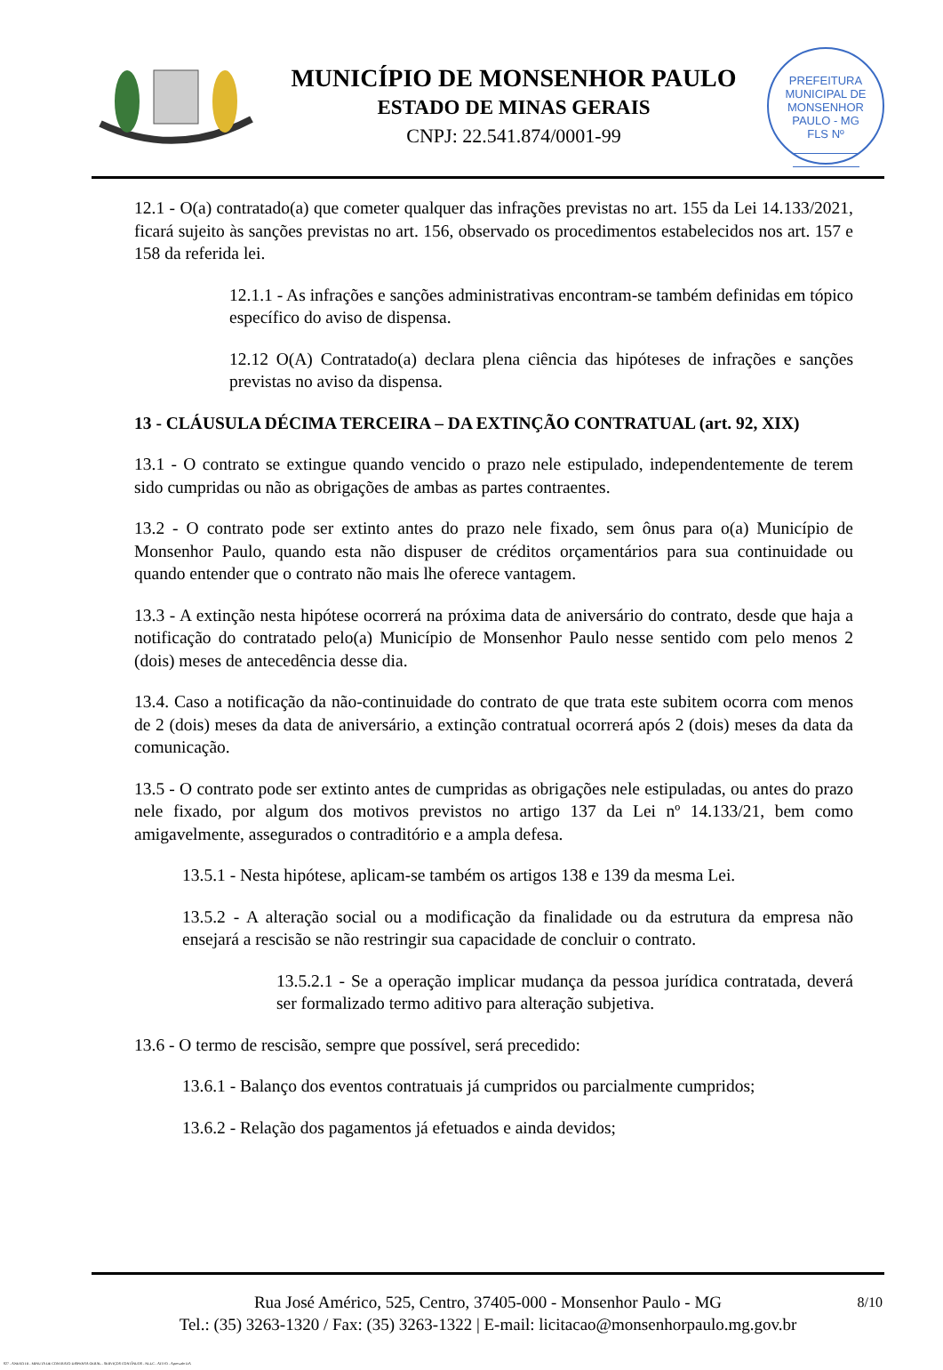MUNICÍPIO DE MONSENHOR PAULO
ESTADO DE MINAS GERAIS
CNPJ: 22.541.874/0001-99
PREFEITURA MUNICIPAL DE MONSENHOR PAULO - MG
FLS Nº
12.1 - O(a) contratado(a) que cometer qualquer das infrações previstas no art. 155 da Lei 14.133/2021, ficará sujeito às sanções previstas no art. 156, observado os procedimentos estabelecidos nos art. 157 e 158 da referida lei.
12.1.1 - As infrações e sanções administrativas encontram-se também definidas em tópico específico do aviso de dispensa.
12.12 O(A) Contratado(a) declara plena ciência das hipóteses de infrações e sanções previstas no aviso da dispensa.
13 - CLÁUSULA DÉCIMA TERCEIRA – DA EXTINÇÃO CONTRATUAL (art. 92, XIX)
13.1 - O contrato se extingue quando vencido o prazo nele estipulado, independentemente de terem sido cumpridas ou não as obrigações de ambas as partes contraentes.
13.2 - O contrato pode ser extinto antes do prazo nele fixado, sem ônus para o(a) Município de Monsenhor Paulo, quando esta não dispuser de créditos orçamentários para sua continuidade ou quando entender que o contrato não mais lhe oferece vantagem.
13.3 - A extinção nesta hipótese ocorrerá na próxima data de aniversário do contrato, desde que haja a notificação do contratado pelo(a) Município de Monsenhor Paulo nesse sentido com pelo menos 2 (dois) meses de antecedência desse dia.
13.4. Caso a notificação da não-continuidade do contrato de que trata este subitem ocorra com menos de 2 (dois) meses da data de aniversário, a extinção contratual ocorrerá após 2 (dois) meses da data da comunicação.
13.5 - O contrato pode ser extinto antes de cumpridas as obrigações nele estipuladas, ou antes do prazo nele fixado, por algum dos motivos previstos no artigo 137 da Lei nº 14.133/21, bem como amigavelmente, assegurados o contraditório e a ampla defesa.
13.5.1 - Nesta hipótese, aplicam-se também os artigos 138 e 139 da mesma Lei.
13.5.2 - A alteração social ou a modificação da finalidade ou da estrutura da empresa não ensejará a rescisão se não restringir sua capacidade de concluir o contrato.
13.5.2.1 - Se a operação implicar mudança da pessoa jurídica contratada, deverá ser formalizado termo aditivo para alteração subjetiva.
13.6 - O termo de rescisão, sempre que possível, será precedido:
13.6.1 - Balanço dos eventos contratuais já cumpridos ou parcialmente cumpridos;
13.6.2 - Relação dos pagamentos já efetuados e ainda devidos;
8/10 Rua José Américo, 525, Centro, 37405-000 - Monsenhor Paulo - MG
Tel.: (35) 3263-1320 / Fax: (35) 3263-1322 | E-mail: licitacao@monsenhorpaulo.mg.gov.br
827 - ANEXO III - MINUTA DE CONTRATO DISPENSA GERAL - SERVIÇOS CONTÍNUOS - NLLC - ATIVO - Aprovado DA